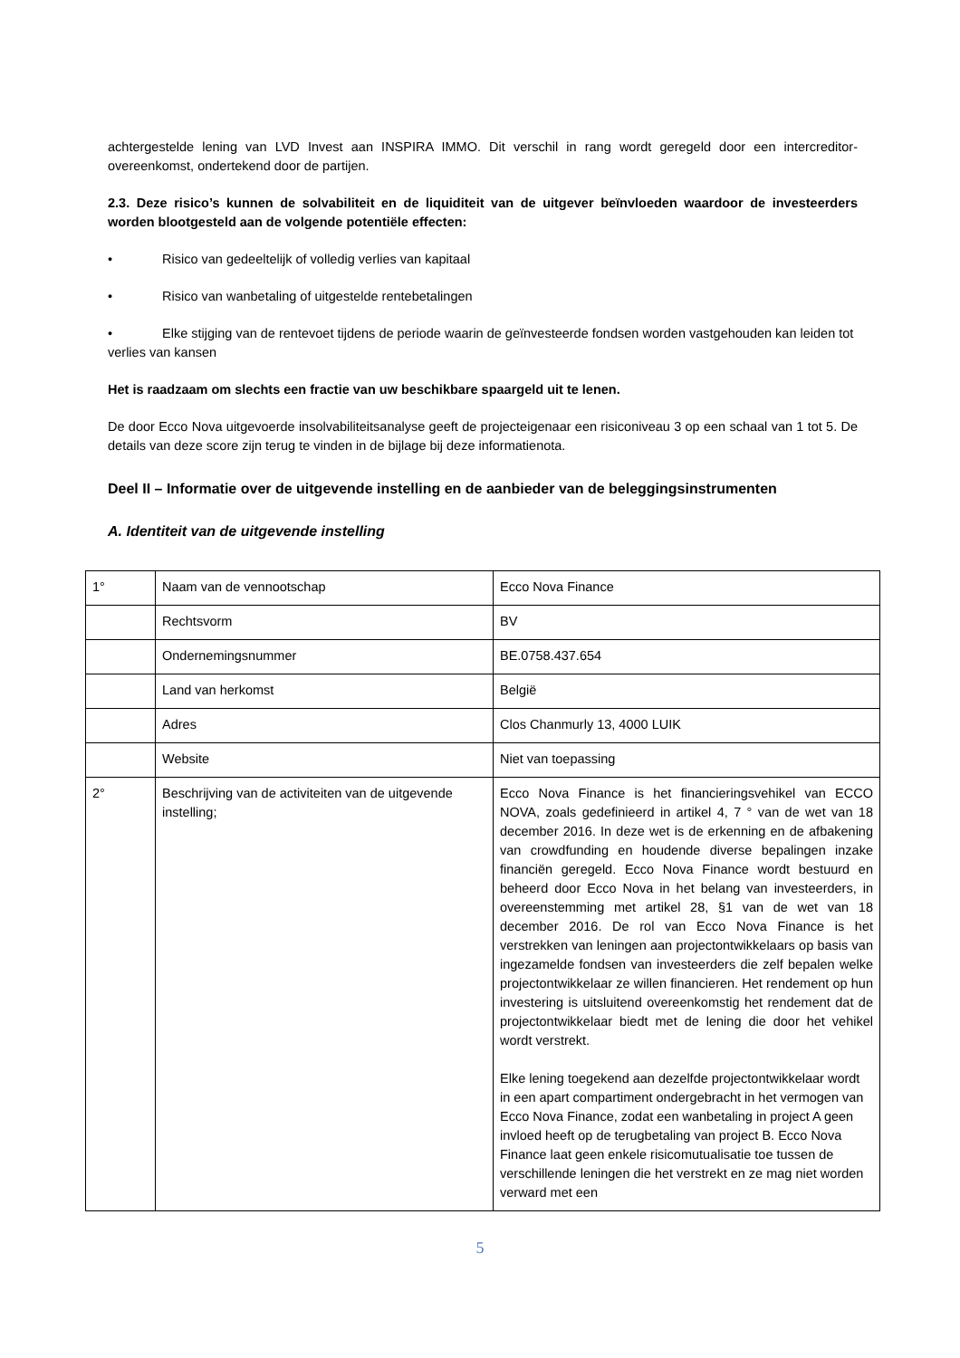achtergestelde lening van LVD Invest aan INSPIRA IMMO. Dit verschil in rang wordt geregeld door een intercreditor-overeenkomst, ondertekend door de partijen.
2.3. Deze risico’s kunnen de solvabiliteit en de liquiditeit van de uitgever beïnvloeden waardoor de investeerders worden blootgesteld aan de volgende potentiële effecten:
• Risico van gedeeltelijk of volledig verlies van kapitaal
• Risico van wanbetaling of uitgestelde rentebetalingen
• Elke stijging van de rentevoet tijdens de periode waarin de geïnvesteerde fondsen worden vastgehouden kan leiden tot verlies van kansen
Het is raadzaam om slechts een fractie van uw beschikbare spaargeld uit te lenen.
De door Ecco Nova uitgevoerde insolvabiliteitsanalyse geeft de projecteigenaar een risiconiveau 3 op een schaal van 1 tot 5. De details van deze score zijn terug te vinden in de bijlage bij deze informatienota.
Deel II – Informatie over de uitgevende instelling en de aanbieder van de beleggingsinstrumenten
A. Identiteit van de uitgevende instelling
| 1° | Naam van de vennootschap | Ecco Nova Finance |
| | Rechtsvorm | BV |
| | Ondernemingsnummer | BE.0758.437.654 |
| | Land van herkomst | België |
| | Adres | Clos Chanmurly 13, 4000 LUIK |
| | Website | Niet van toepassing |
| 2° | Beschrijving van de activiteiten van de uitgevende instelling; | Ecco Nova Finance is het financieringsvehikel van ECCO NOVA, zoals gedefinieerd in artikel 4, 7 ° van de wet van 18 december 2016. In deze wet is de erkenning en de afbakening van crowdfunding en houdende diverse bepalingen inzake financiën geregeld. Ecco Nova Finance wordt bestuurd en beheerd door Ecco Nova in het belang van investeerders, in overeenstemming met artikel 28, §1 van de wet van 18 december 2016. De rol van Ecco Nova Finance is het verstrekken van leningen aan projectontwikkelaars op basis van ingezamelde fondsen van investeerders die zelf bepalen welke projectontwikkelaar ze willen financieren. Het rendement op hun investering is uitsluitend overeenkomstig het rendement dat de projectontwikkelaar biedt met de lening die door het vehikel wordt verstrekt. Elke lening toegekend aan dezelfde projectontwikkelaar wordt in een apart compartiment ondergebracht in het vermogen van Ecco Nova Finance, zodat een wanbetaling in project A geen invloed heeft op de terugbetaling van project B. Ecco Nova Finance laat geen enkele risicomutualisatie toe tussen de verschillende leningen die het verstrekt en ze mag niet worden verward met een |
5